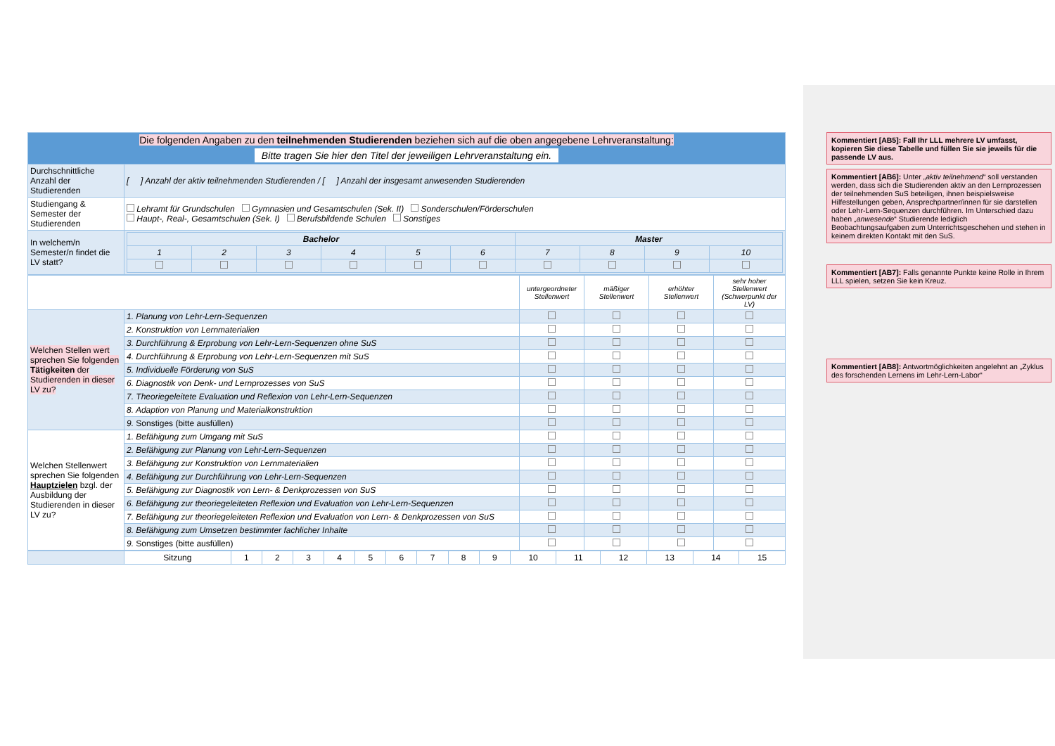| Die folgenden Angaben zu den teilnehmenden Studierenden beziehen sich auf die oben angegebene Lehrveranstaltung: Bitte tragen Sie hier den Titel der jeweiligen Lehrveranstaltung ein. | |
| Durchschnittliche Anzahl der Studierenden | [ ] Anzahl der aktiv teilnehmenden Studierenden / [ ] Anzahl der insgesamt anwesenden Studierenden |
| Studiengang & Semester der Studierenden | Lehramt für Grundschulen Gymnasien und Gesamtschulen (Sek. II) Sonderschulen/Förderschulen Haupt-, Real-, Gesamtschulen (Sek. I) Berufsbildende Schulen Sonstiges |
| In welchem/n Semester/n findet die LV statt? | / Bachelor / / / / / / Master / / / / / --- / --- / --- / --- / --- / --- / --- / --- / --- / --- / / 1 / 2 / 3 / 4 / 5 / 6 / 7 / 8 / 9 / 10 / |
| | | untergeordneter Stellenwert | mäßiger Stellenwert | erhöhter Stellenwert | sehr hoher Stellenwert (Schwerpunkt der LV) |
| Welchen Stellen wert sprechen Sie folgenden Tätigkeiten der Studierenden in dieser LV zu? | 1. Planung von Lehr-Lern-Sequenzen | | | | |
| | 2. Konstruktion von Lernmaterialien | | | | |
| | 3. Durchführung & Erprobung von Lehr-Lern-Sequenzen ohne SuS | | | | |
| | 4. Durchführung & Erprobung von Lehr-Lern-Sequenzen mit SuS | | | | |
| | 5. Individuelle Förderung von SuS | | | | |
| | 6. Diagnostik von Denk- und Lernprozesses von SuS | | | | |
| | 7. Theoriegeleitete Evaluation und Reflexion von Lehr-Lern-Sequenzen | | | | |
| | 8. Adaption von Planung und Materialkonstruktion | | | | |
| | 9. Sonstiges (bitte ausfüllen) | | | | |
| Welchen Stellenwert sprechen Sie folgenden Hauptzielen bzgl. der Ausbildung der Studierenden in dieser LV zu? | 1. Befähigung zum Umgang mit SuS | | | | |
| | 2. Befähigung zur Planung von Lehr-Lern-Sequenzen | | | | |
| | 3. Befähigung zur Konstruktion von Lernmaterialien | | | | |
| | 4. Befähigung zur Durchführung von Lehr-Lern-Sequenzen | | | | |
| | 5. Befähigung zur Diagnostik von Lern- & Denkprozessen von SuS | | | | |
| | 6. Befähigung zur theoriegeleiteten Reflexion und Evaluation von Lehr-Lern-Sequenzen | | | | |
| | 7. Befähigung zur theoriegeleiteten Reflexion und Evaluation von Lern- & Denkprozessen von SuS | | | | |
| | 8. Befähigung zum Umsetzen bestimmter fachlicher Inhalte | | | | |
| | 9. Sonstiges (bitte ausfüllen) | | | | |
| | Sitzung | 1 | 2 | 3 | 4 | 5 | 6 | 7 | 8 | 9 | 10 | 11 | 12 | 13 | 14 | 15 |
Kommentiert [AB5]: Fall Ihr LLL mehrere LV umfasst, kopieren Sie diese Tabelle und füllen Sie sie jeweils für die passende LV aus.
Kommentiert [AB6]: Unter „aktiv teilnehmend“ soll verstanden werden, dass sich die Studierenden aktiv an den Lernprozessen der teilnehmenden SuS beteiligen, ihnen beispielsweise Hilfestellungen geben, Ansprechpartner/innen für sie darstellen oder Lehr-Lern-Sequenzen durchführen. Im Unterschied dazu haben „anwesende“ Studierende lediglich Beobachtungsaufgaben zum Unterrichtsgeschehen und stehen in keinem direkten Kontakt mit den SuS.
Kommentiert [AB7]: Falls genannte Punkte keine Rolle in Ihrem LLL spielen, setzen Sie kein Kreuz.
Kommentiert [AB8]: Antwortmöglichkeiten angelehnt an „Zyklus des forschenden Lernens im Lehr-Lern-Labor“